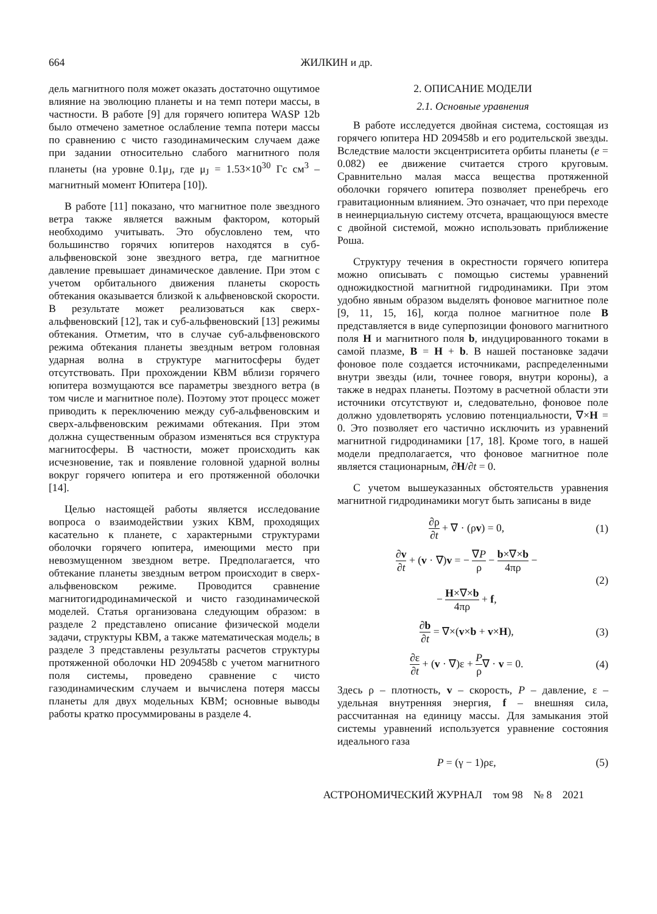664 ЖИЛКИН и др.
дель магнитного поля может оказать достаточно ощутимое влияние на эволюцию планеты и на темп потери массы, в частности. В работе [9] для горячего юпитера WASP 12b было отмечено заметное ослабление темпа потери массы по сравнению с чисто газодинамическим случаем даже при задании относительно слабого магнитного поля планеты (на уровне 0.1μ<sub>J</sub>, где μ<sub>J</sub> = 1.53×10<sup>30</sup> Гс см<sup>3</sup> – магнитный момент Юпитера [10]).
В работе [11] показано, что магнитное поле звездного ветра также является важным фактором, который необходимо учитывать. Это обусловлено тем, что большинство горячих юпитеров находятся в суб-альфвеновской зоне звездного ветра, где магнитное давление превышает динамическое давление. При этом с учетом орбитального движения планеты скорость обтекания оказывается близкой к альфвеновской скорости. В результате может реализоваться как сверх-альфвеновский [12], так и суб-альфвеновский [13] режимы обтекания. Отметим, что в случае суб-альфвеновского режима обтекания планеты звездным ветром головная ударная волна в структуре магнитосферы будет отсутствовать. При прохождении КВМ вблизи горячего юпитера возмущаются все параметры звездного ветра (в том числе и магнитное поле). Поэтому этот процесс может приводить к переключению между суб-альфвеновским и сверх-альфвеновским режимами обтекания. При этом должна существенным образом изменяться вся структура магнитосферы. В частности, может происходить как исчезновение, так и появление головной ударной волны вокруг горячего юпитера и его протяженной оболочки [14].
Целью настоящей работы является исследование вопроса о взаимодействии узких КВМ, проходящих касательно к планете, с характерными структурами оболочки горячего юпитера, имеющими место при невозмущенном звездном ветре. Предполагается, что обтекание планеты звездным ветром происходит в сверх-альфвеновском режиме. Проводится сравнение магнитогидродинамической и чисто газодинамической моделей. Статья организована следующим образом: в разделе 2 представлено описание физической модели задачи, структуры КВМ, а также математическая модель; в разделе 3 представлены результаты расчетов структуры протяженной оболочки HD 209458b с учетом магнитного поля системы, проведено сравнение с чисто газодинамическим случаем и вычислена потеря массы планеты для двух модельных КВМ; основные выводы работы кратко просуммированы в разделе 4.
2. ОПИСАНИЕ МОДЕЛИ
2.1. Основные уравнения
В работе исследуется двойная система, состоящая из горячего юпитера HD 209458b и его родительской звезды. Вследствие малости эксцентриситета орбиты планеты (e = 0.082) ее движение считается строго круговым. Сравнительно малая масса вещества протяженной оболочки горячего юпитера позволяет пренебречь его гравитационным влиянием. Это означает, что при переходе в неинерциальную систему отсчета, вращающуюся вместе с двойной системой, можно использовать приближение Роша.
Структуру течения в окрестности горячего юпитера можно описывать с помощью системы уравнений одножидкостной магнитной гидродинамики. При этом удобно явным образом выделять фоновое магнитное поле [9, 11, 15, 16], когда полное магнитное поле B представляется в виде суперпозиции фонового магнитного поля H и магнитного поля b, индуцированного токами в самой плазме, B = H + b. В нашей постановке задачи фоновое поле создается источниками, распределенными внутри звезды (или, точнее говоря, внутри короны), а также в недрах планеты. Поэтому в расчетной области эти источники отсутствуют и, следовательно, фоновое поле должно удовлетворять условию потенциальности, ∇×H = 0. Это позволяет его частично исключить из уравнений магнитной гидродинамики [17, 18]. Кроме того, в нашей модели предполагается, что фоновое магнитное поле является стационарным, ∂H/∂t = 0.
С учетом вышеуказанных обстоятельств уравнения магнитной гидродинамики могут быть записаны в виде
∂ρ ∂t + ∇ · (ρv) = 0, (1)
∂v ∂t + (v · ∇)v = − ∇P ρ − b×∇×b 4πρ −
− H×∇×b 4πρ + f, (2)
∂b ∂t = ∇×(v×b + v×H), (3)
∂ε ∂t + (v · ∇)ε + P ρ∇ · v = 0. (4)
Здесь ρ – плотность, v – скорость, P – давление, ε – удельная внутренняя энергия, f – внешняя сила, рассчитанная на единицу массы. Для замыкания этой системы уравнений используется уравнение состояния идеального газа
P = (γ − 1)ρε, (5)
АСТРОНОМИЧЕСКИЙ ЖУРНАЛ том 98 № 8 2021